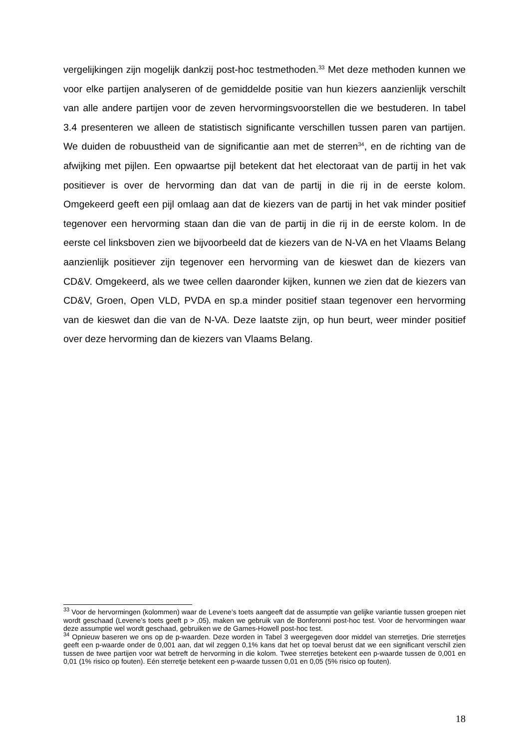vergelijkingen zijn mogelijk dankzij post-hoc testmethoden.<sup>33</sup> Met deze methoden kunnen we voor elke partijen analyseren of de gemiddelde positie van hun kiezers aanzienlijk verschilt van alle andere partijen voor de zeven hervormingsvoorstellen die we bestuderen. In tabel 3.4 presenteren we alleen de statistisch significante verschillen tussen paren van partijen. We duiden de robuustheid van de significantie aan met de sterren<sup>34</sup>, en de richting van de afwijking met pijlen. Een opwaartse pijl betekent dat het electoraat van de partij in het vak positiever is over de hervorming dan dat van de partij in die rij in de eerste kolom. Omgekeerd geeft een pijl omlaag aan dat de kiezers van de partij in het vak minder positief tegenover een hervorming staan dan die van de partij in die rij in de eerste kolom. In de eerste cel linksboven zien we bijvoorbeeld dat de kiezers van de N-VA en het Vlaams Belang aanzienlijk positiever zijn tegenover een hervorming van de kieswet dan de kiezers van CD&V. Omgekeerd, als we twee cellen daaronder kijken, kunnen we zien dat de kiezers van CD&V, Groen, Open VLD, PVDA en sp.a minder positief staan tegenover een hervorming van de kieswet dan die van de N-VA. Deze laatste zijn, op hun beurt, weer minder positief over deze hervorming dan de kiezers van Vlaams Belang.
<sup>33</sup> Voor de hervormingen (kolommen) waar de Levene’s toets aangeeft dat de assumptie van gelijke variantie tussen groepen niet wordt geschaad (Levene’s toets geeft p > ,05), maken we gebruik van de Bonferonni post-hoc test. Voor de hervormingen waar deze assumptie wel wordt geschaad, gebruiken we de Games-Howell post-hoc test.
<sup>34</sup> Opnieuw baseren we ons op de p-waarden. Deze worden in Tabel 3 weergegeven door middel van sterretjes. Drie sterretjes geeft een p-waarde onder de 0,001 aan, dat wil zeggen 0,1% kans dat het op toeval berust dat we een significant verschil zien tussen de twee partijen voor wat betreft de hervorming in die kolom. Twee sterretjes betekent een p-waarde tussen de 0,001 en 0,01 (1% risico op fouten). Eén sterretje betekent een p-waarde tussen 0,01 en 0,05 (5% risico op fouten).
18